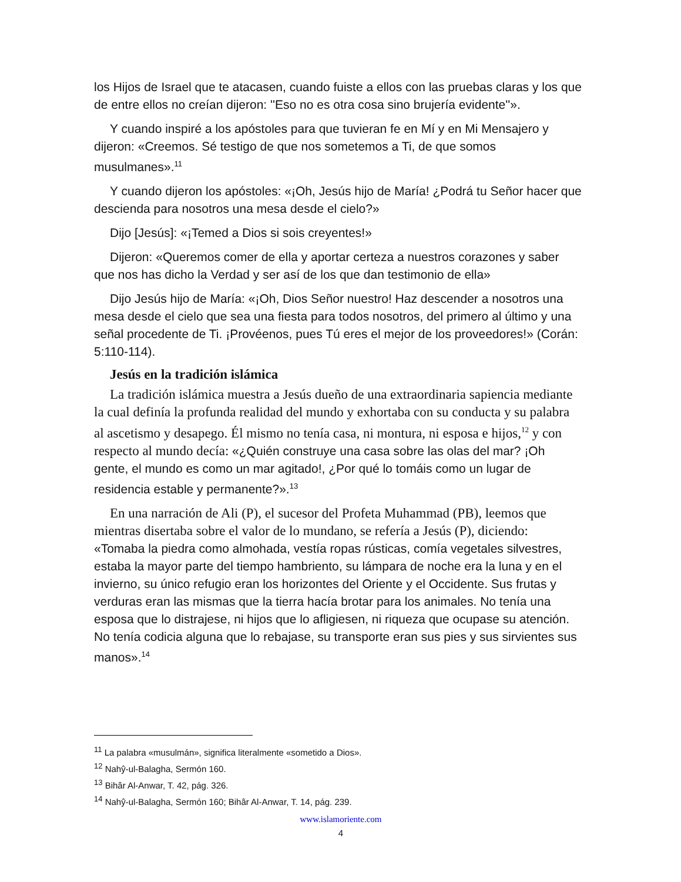los Hijos de Israel que te atacasen, cuando fuiste a ellos con las pruebas claras y los que de entre ellos no creían dijeron: ''Eso no es otra cosa sino brujería evidente''».
Y cuando inspiré a los apóstoles para que tuvieran fe en Mí y en Mi Mensajero y dijeron: «Creemos. Sé testigo de que nos sometemos a Ti, de que somos musulmanes».<sup>11</sup>
Y cuando dijeron los apóstoles: «¡Oh, Jesús hijo de María! ¿Podrá tu Señor hacer que descienda para nosotros una mesa desde el cielo?»
Dijo [Jesús]: «¡Temed a Dios si sois creyentes!»
Dijeron: «Queremos comer de ella y aportar certeza a nuestros corazones y saber que nos has dicho la Verdad y ser así de los que dan testimonio de ella»
Dijo Jesús hijo de María: «¡Oh, Dios Señor nuestro! Haz descender a nosotros una mesa desde el cielo que sea una fiesta para todos nosotros, del primero al último y una señal procedente de Ti. ¡Provéenos, pues Tú eres el mejor de los proveedores!» (Corán: 5:110-114).
Jesús en la tradición islámica
La tradición islámica muestra a Jesús dueño de una extraordinaria sapiencia mediante la cual definía la profunda realidad del mundo y exhortaba con su conducta y su palabra al ascetismo y desapego. Él mismo no tenía casa, ni montura, ni esposa e hijos,<sup>12</sup> y con respecto al mundo decía: «¿Quién construye una casa sobre las olas del mar? ¡Oh gente, el mundo es como un mar agitado!, ¿Por qué lo tomáis como un lugar de residencia estable y permanente?».<sup>13</sup>
En una narración de Ali (P), el sucesor del Profeta Muhammad (PB), leemos que mientras disertaba sobre el valor de lo mundano, se refería a Jesús (P), diciendo: «Tomaba la piedra como almohada, vestía ropas rústicas, comía vegetales silvestres, estaba la mayor parte del tiempo hambriento, su lámpara de noche era la luna y en el invierno, su único refugio eran los horizontes del Oriente y el Occidente. Sus frutas y verduras eran las mismas que la tierra hacía brotar para los animales. No tenía una esposa que lo distrajese, ni hijos que lo afligiesen, ni riqueza que ocupase su atención. No tenía codicia alguna que lo rebajase, su transporte eran sus pies y sus sirvientes sus manos».<sup>14</sup>
<sup>11</sup> La palabra «musulmán», significa literalmente «sometido a Dios».
<sup>12</sup> Nahŷ-ul-Balagha, Sermón 160.
<sup>13</sup> Bihâr Al-Anwar, T. 42, pág. 326.
<sup>14</sup> Nahŷ-ul-Balagha, Sermón 160; Bihâr Al-Anwar, T. 14, pág. 239.
www.islamoriente.com
4